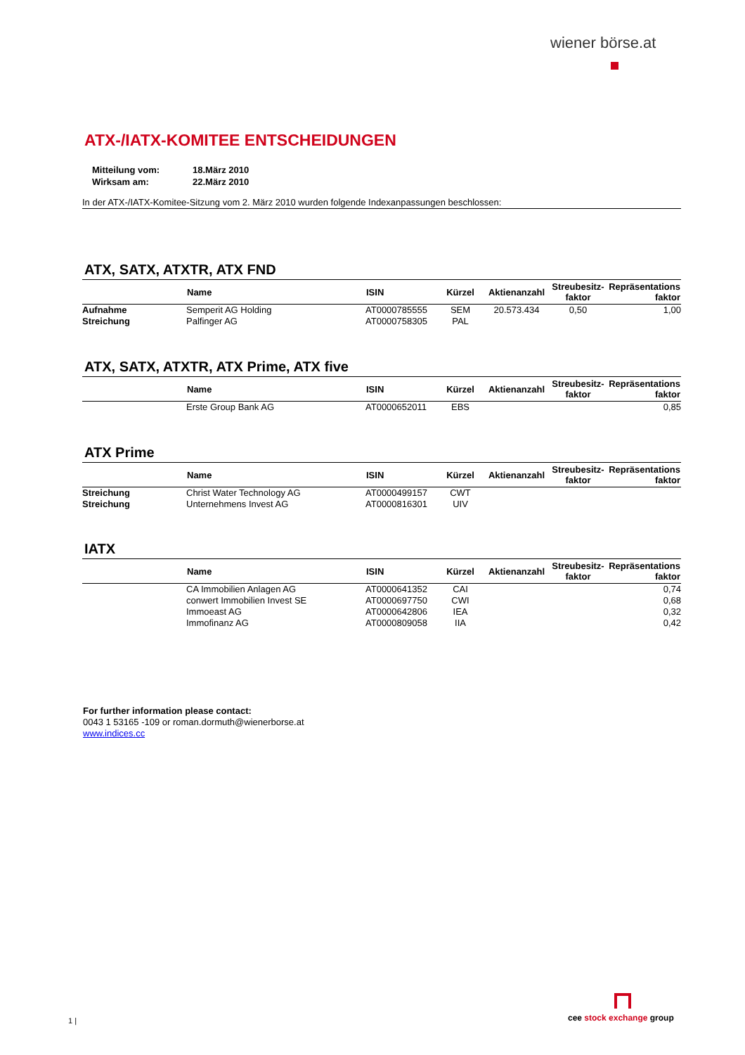wiener börse.at
ATX-/IATX-KOMITEE ENTSCHEIDUNGEN
| Mitteilung vom: | 18.März 2010 |
| Wirksam am: | 22.März 2010 |
In der ATX-/IATX-Komitee-Sitzung vom 2. März 2010 wurden folgende Indexanpassungen beschlossen:
ATX, SATX, ATXTR, ATX FND
| | Name | ISIN | Kürzel | Aktienanzahl | Streubesitz- faktor | Repräsentations faktor |
| --- | --- | --- | --- | --- | --- | --- |
| Aufnahme | Semperit AG Holding | AT0000785555 | SEM | 20.573.434 | 0,50 | 1,00 |
| Streichung | Palfinger AG | AT0000758305 | PAL | | | |
ATX, SATX, ATXTR, ATX Prime, ATX five
| | Name | ISIN | Kürzel | Aktienanzahl | Streubesitz- faktor | Repräsentations faktor |
| --- | --- | --- | --- | --- | --- | --- |
| | Erste Group Bank AG | AT0000652011 | EBS | | | 0,85 |
ATX Prime
| | Name | ISIN | Kürzel | Aktienanzahl | Streubesitz- faktor | Repräsentations faktor |
| --- | --- | --- | --- | --- | --- | --- |
| Streichung | Christ Water Technology AG | AT0000499157 | CWT | | | |
| Streichung | Unternehmens Invest AG | AT0000816301 | UIV | | | |
IATX
| | Name | ISIN | Kürzel | Aktienanzahl | Streubesitz- faktor | Repräsentations faktor |
| --- | --- | --- | --- | --- | --- | --- |
| | CA Immobilien Anlagen AG | AT0000641352 | CAI | | | 0,74 |
| | conwert Immobilien Invest SE | AT0000697750 | CWI | | | 0,68 |
| | Immoeast AG | AT0000642806 | IEA | | | 0,32 |
| | Immofinanz AG | AT0000809058 | IIA | | | 0,42 |
For further information please contact:
0043 1 53165 -109 or roman.dormuth@wienerborse.at
www.indices.cc
1 |
cee stock exchange group